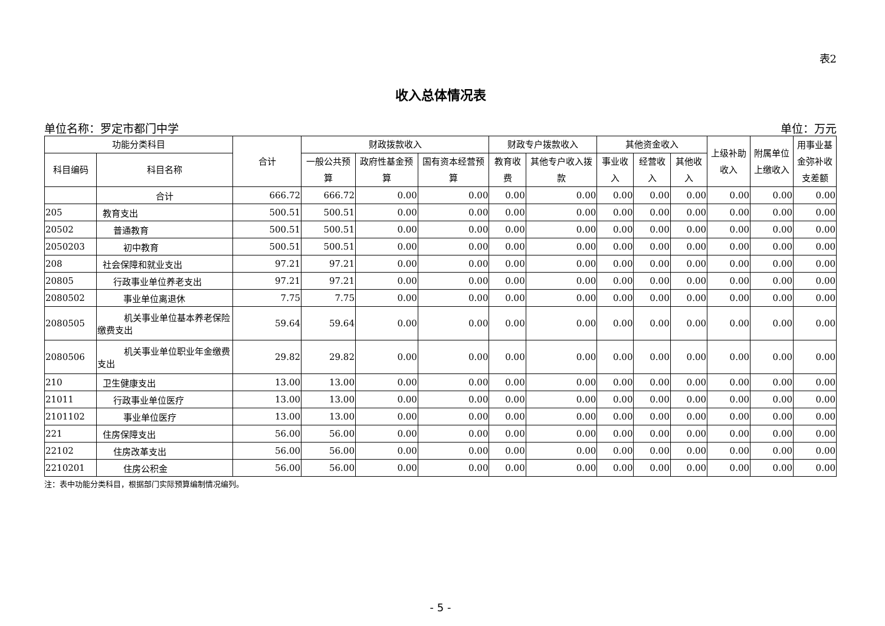表2
收入总体情况表
单位名称：罗定市都门中学 单位：万元
| 功能分类科目 | | 合计 | 财政拨款收入 | | | 财政专户拨款收入 | | 其他资金收入 | | | 上级补助收入 | 附属单位上缴收入 | 用事业基金弥补收支差额 |
| --- | --- | --- | --- | --- | --- | --- | --- | --- | --- | --- | --- | --- | --- |
| 科目编码 | 科目名称 | | 一般公共预算 | 政府性基金预算 | 国有资本经营预算 | 教育收费 | 其他专户收入拨款 | 事业收入 | 经营收入 | 其他收入 | | | |
| | 合计 | 666.72 | 666.72 | 0.00 | 0.00 | 0.00 | 0.00 | 0.00 | 0.00 | 0.00 | 0.00 | 0.00 | 0.00 |
| 205 | 教育支出 | 500.51 | 500.51 | 0.00 | 0.00 | 0.00 | 0.00 | 0.00 | 0.00 | 0.00 | 0.00 | 0.00 | 0.00 |
| 20502 | 普通教育 | 500.51 | 500.51 | 0.00 | 0.00 | 0.00 | 0.00 | 0.00 | 0.00 | 0.00 | 0.00 | 0.00 | 0.00 |
| 2050203 | 初中教育 | 500.51 | 500.51 | 0.00 | 0.00 | 0.00 | 0.00 | 0.00 | 0.00 | 0.00 | 0.00 | 0.00 | 0.00 |
| 208 | 社会保障和就业支出 | 97.21 | 97.21 | 0.00 | 0.00 | 0.00 | 0.00 | 0.00 | 0.00 | 0.00 | 0.00 | 0.00 | 0.00 |
| 20805 | 行政事业单位养老支出 | 97.21 | 97.21 | 0.00 | 0.00 | 0.00 | 0.00 | 0.00 | 0.00 | 0.00 | 0.00 | 0.00 | 0.00 |
| 2080502 | 事业单位离退休 | 7.75 | 7.75 | 0.00 | 0.00 | 0.00 | 0.00 | 0.00 | 0.00 | 0.00 | 0.00 | 0.00 | 0.00 |
| 2080505 | 机关事业单位基本养老保险缴费支出 | 59.64 | 59.64 | 0.00 | 0.00 | 0.00 | 0.00 | 0.00 | 0.00 | 0.00 | 0.00 | 0.00 | 0.00 |
| 2080506 | 机关事业单位职业年金缴费支出 | 29.82 | 29.82 | 0.00 | 0.00 | 0.00 | 0.00 | 0.00 | 0.00 | 0.00 | 0.00 | 0.00 | 0.00 |
| 210 | 卫生健康支出 | 13.00 | 13.00 | 0.00 | 0.00 | 0.00 | 0.00 | 0.00 | 0.00 | 0.00 | 0.00 | 0.00 | 0.00 |
| 21011 | 行政事业单位医疗 | 13.00 | 13.00 | 0.00 | 0.00 | 0.00 | 0.00 | 0.00 | 0.00 | 0.00 | 0.00 | 0.00 | 0.00 |
| 2101102 | 事业单位医疗 | 13.00 | 13.00 | 0.00 | 0.00 | 0.00 | 0.00 | 0.00 | 0.00 | 0.00 | 0.00 | 0.00 | 0.00 |
| 221 | 住房保障支出 | 56.00 | 56.00 | 0.00 | 0.00 | 0.00 | 0.00 | 0.00 | 0.00 | 0.00 | 0.00 | 0.00 | 0.00 |
| 22102 | 住房改革支出 | 56.00 | 56.00 | 0.00 | 0.00 | 0.00 | 0.00 | 0.00 | 0.00 | 0.00 | 0.00 | 0.00 | 0.00 |
| 2210201 | 住房公积金 | 56.00 | 56.00 | 0.00 | 0.00 | 0.00 | 0.00 | 0.00 | 0.00 | 0.00 | 0.00 | 0.00 | 0.00 |
注：表中功能分类科目，根据部门实际预算编制情况编列。
- 5 -